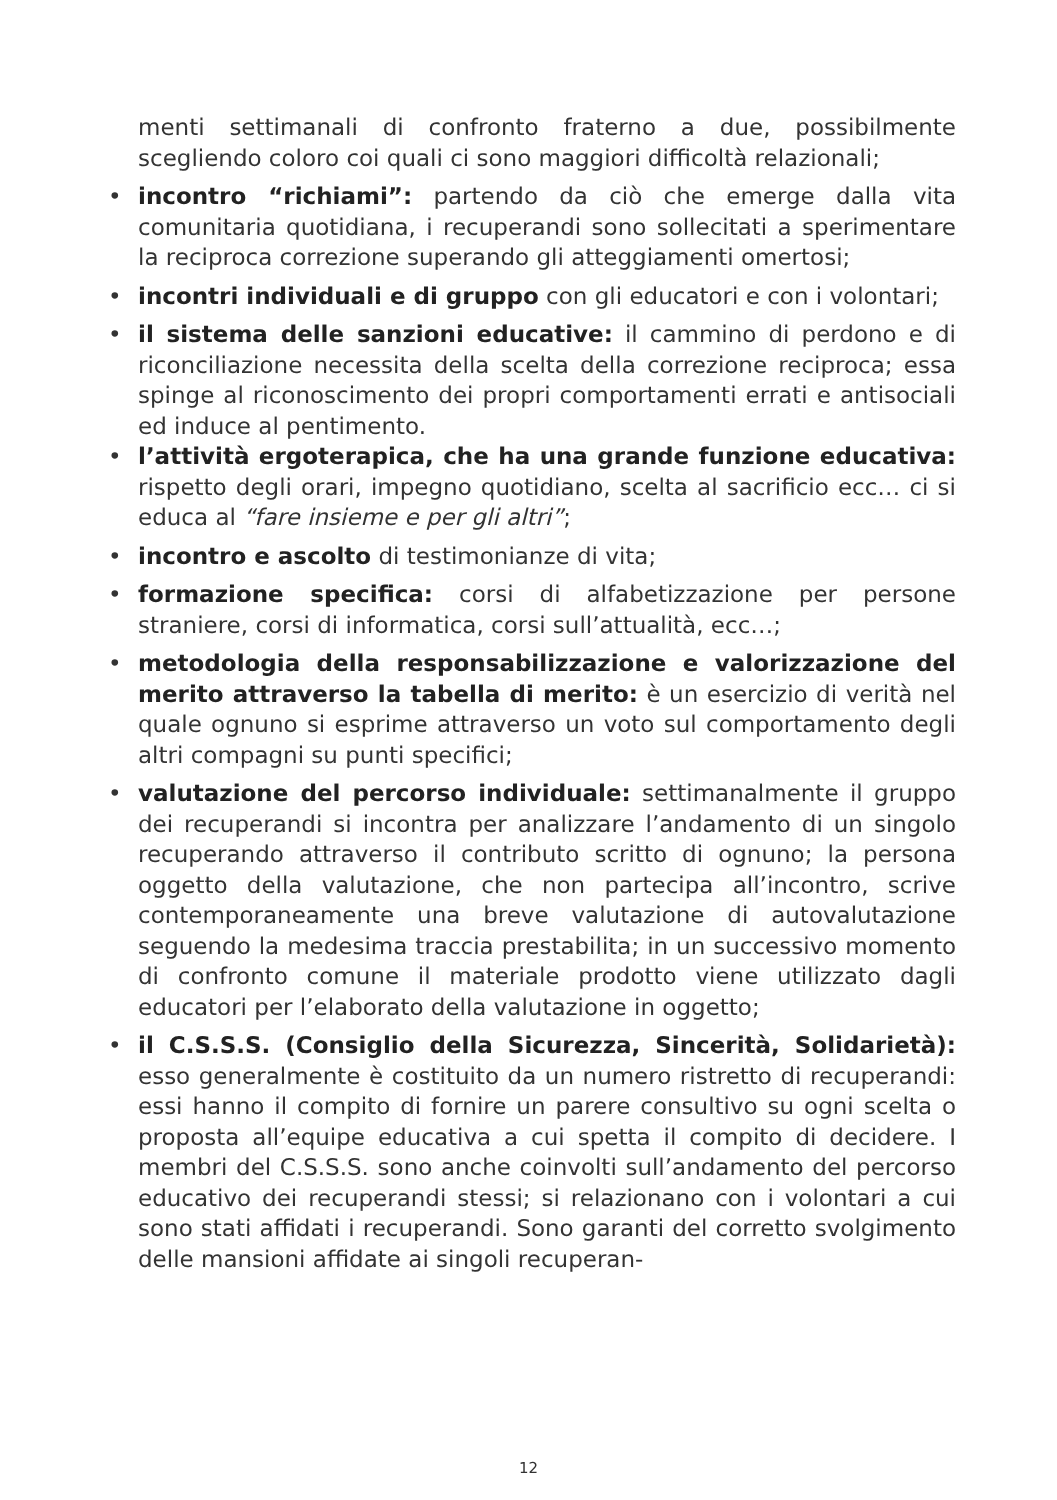menti settimanali di confronto fraterno a due, possibilmente scegliendo coloro coi quali ci sono maggiori difficoltà relazionali;
• incontro “richiami”: partendo da ciò che emerge dalla vita comunitaria quotidiana, i recuperandi sono sollecitati a sperimentare la reciproca correzione superando gli atteggiamenti omertosi;
• incontri individuali e di gruppo con gli educatori e con i volontari;
• il sistema delle sanzioni educative: il cammino di perdono e di riconciliazione necessita della scelta della correzione reciproca; essa spinge al riconoscimento dei propri comportamenti errati e antisociali ed induce al pentimento.
• l’attività ergoterapica, che ha una grande funzione educativa: rispetto degli orari, impegno quotidiano, scelta al sacrificio ecc… ci si educa al “fare insieme e per gli altri”;
• incontro e ascolto di testimonianze di vita;
• formazione specifica: corsi di alfabetizzazione per persone straniere, corsi di informatica, corsi sull’attualità, ecc…;
• metodologia della responsabilizzazione e valorizzazione del merito attraverso la tabella di merito: è un esercizio di verità nel quale ognuno si esprime attraverso un voto sul comportamento degli altri compagni su punti specifici;
• valutazione del percorso individuale: settimanalmente il gruppo dei recuperandi si incontra per analizzare l’andamento di un singolo recuperando attraverso il contributo scritto di ognuno; la persona oggetto della valutazione, che non partecipa all’incontro, scrive contemporaneamente una breve valutazione di autovalutazione seguendo la medesima traccia prestabilita; in un successivo momento di confronto comune il materiale prodotto viene utilizzato dagli educatori per l’elaborato della valutazione in oggetto;
• il C.S.S.S. (Consiglio della Sicurezza, Sincerità, Solidarietà): esso generalmente è costituito da un numero ristretto di recuperandi: essi hanno il compito di fornire un parere consultivo su ogni scelta o proposta all’equipe educativa a cui spetta il compito di decidere. I membri del C.S.S.S. sono anche coinvolti sull’andamento del percorso educativo dei recuperandi stessi; si relazionano con i volontari a cui sono stati affidati i recuperandi. Sono garanti del corretto svolgimento delle mansioni affidate ai singoli recuperan-
12